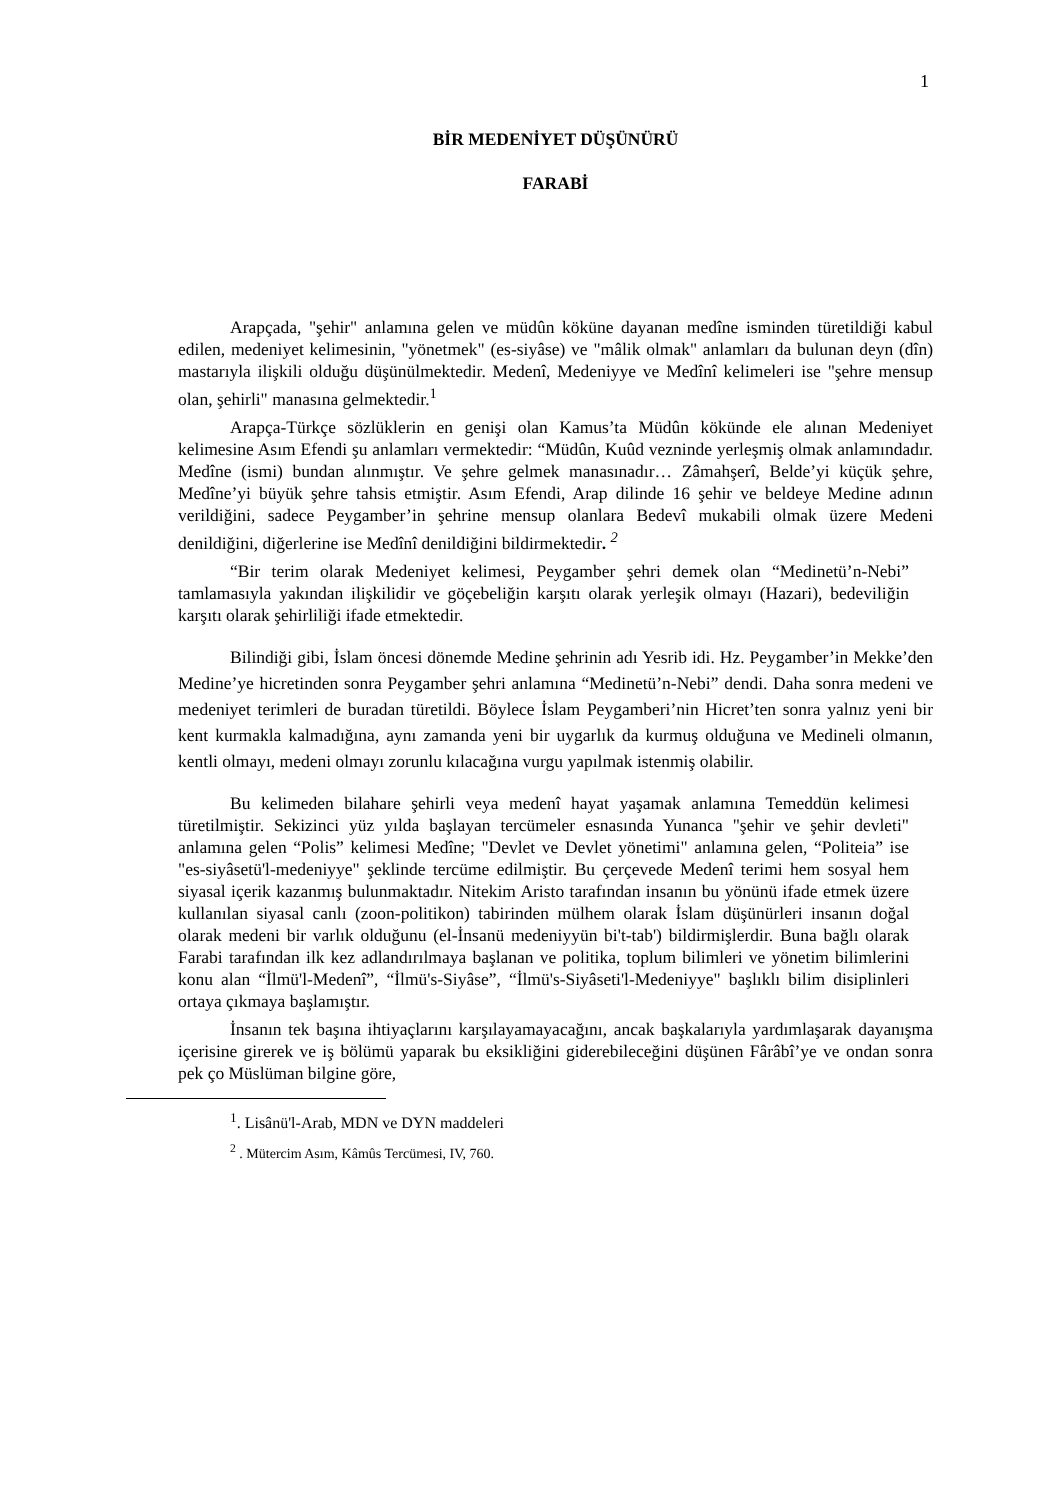1
BİR MEDENİYET DÜŞÜNÜRÜ
FARABİ
Arapçada, "şehir" anlamına gelen ve müdûn köküne dayanan medîne isminden türetildiği kabul edilen, medeniyet kelimesinin, "yönetmek" (es-siyâse) ve "mâlik olmak" anlamları da bulunan deyn (dîn) mastarıyla ilişkili olduğu düşünülmektedir. Medenî, Medeniyye ve Medînî kelimeleri ise "şehre mensup olan, şehirli" manasına gelmektedir.<sup>1</sup>
Arapça-Türkçe sözlüklerin en genişi olan Kamus’ta Müdûn kökünde ele alınan Medeniyet kelimesine Asım Efendi şu anlamları vermektedir: “Müdûn, Kuûd vezninde yerleşmiş olmak anlamındadır. Medîne (ismi) bundan alınmıştır. Ve şehre gelmek manasınadır… Zâmahşerî, Belde’yi küçük şehre, Medîne’yi büyük şehre tahsis etmiştir. Asım Efendi, Arap dilinde 16 şehir ve beldeye Medine adının verildiğini, sadece Peygamber’in şehrine mensup olanlara Bedevî mukabili olmak üzere Medeni denildiğini, diğerlerine ise Medînî denildiğini bildirmektedir. <sup>2</sup>
“Bir terim olarak Medeniyet kelimesi, Peygamber şehri demek olan “Medinetü’n-Nebi” tamlamasıyla yakından ilişkilidir ve göçebeliğin karşıtı olarak yerleşik olmayı (Hazari), bedeviliğin karşıtı olarak şehirliliği ifade etmektedir.
Bilindiği gibi, İslam öncesi dönemde Medine şehrinin adı Yesrib idi. Hz. Peygamber’in Mekke’den Medine’ye hicretinden sonra Peygamber şehri anlamına “Medinetü’n-Nebi” dendi. Daha sonra medeni ve medeniyet terimleri de buradan türetildi. Böylece İslam Peygamberi’nin Hicret’ten sonra yalnız yeni bir kent kurmakla kalmadığına, aynı zamanda yeni bir uygarlık da kurmuş olduğuna ve Medineli olmanın, kentli olmayı, medeni olmayı zorunlu kılacağına vurgu yapılmak istenmiş olabilir.
Bu kelimeden bilahare şehirli veya medenî hayat yaşamak anlamına Temeddün kelimesi türetilmiştir. Sekizinci yüz yılda başlayan tercümeler esnasında Yunanca "şehir ve şehir devleti" anlamına gelen “Polis” kelimesi Medîne; "Devlet ve Devlet yönetimi" anlamına gelen, “Politeia” ise "es-siyâsetü'l-medeniyye" şeklinde tercüme edilmiştir. Bu çerçevede Medenî terimi hem sosyal hem siyasal içerik kazanmış bulunmaktadır. Nitekim Aristo tarafından insanın bu yönünü ifade etmek üzere kullanılan siyasal canlı (zoon-politikon) tabirinden mülhem olarak İslam düşünürleri insanın doğal olarak medeni bir varlık olduğunu (el-İnsanü medeniyyün bi't-tab') bildirmişlerdir. Buna bağlı olarak Farabi tarafından ilk kez adlandırılmaya başlanan ve politika, toplum bilimleri ve yönetim bilimlerini konu alan “İlmü'l-Medenî”, “İlmü's-Siyâse”, “İlmü's-Siyâseti'l-Medeniyye" başlıklı bilim disiplinleri ortaya çıkmaya başlamıştır.
İnsanın tek başına ihtiyaçlarını karşılayamayacağını, ancak başkalarıyla yardımlaşarak dayanışma içerisine girerek ve iş bölümü yaparak bu eksikliğini giderebileceğini düşünen Fârâbî’ye ve ondan sonra pek ço Müslüman bilgine göre,
<sup>1</sup>. Lisânü'l-Arab, MDN ve DYN maddeleri
<sup>2</sup> . Mütercim Asım, Kâmûs Tercümesi, IV, 760.